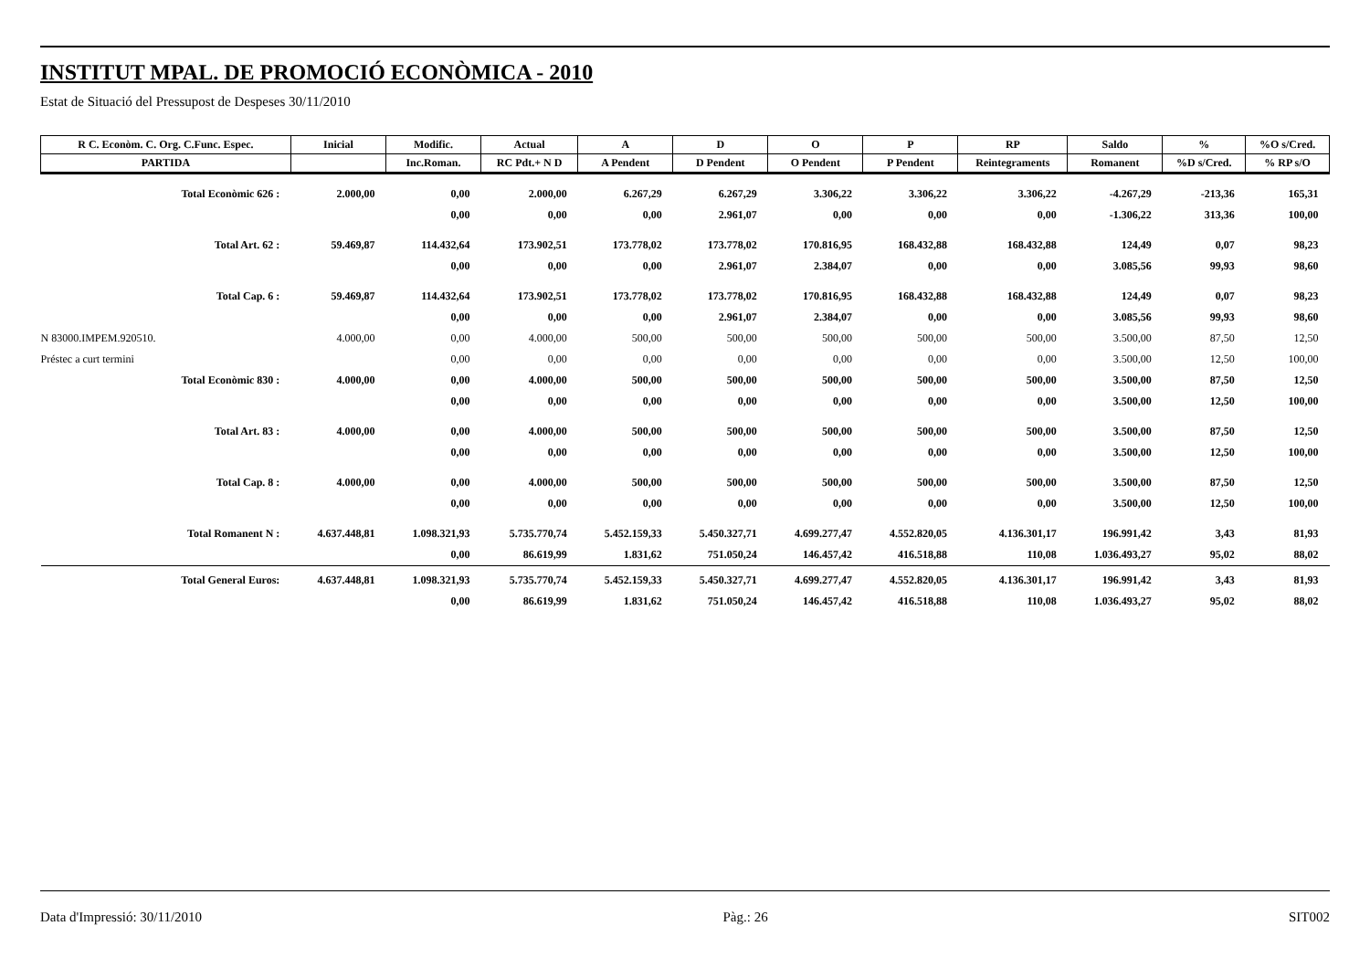INSTITUT MPAL. DE PROMOCIÓ ECONÒMICA - 2010
Estat de Situació del Pressupost de Despeses 30/11/2010
| R C. Econòm. C. Org. C.Func. Espec. | Inicial | Modific. | Actual | A | D | O | P | RP | Saldo | % | %O s/Cred. |
| --- | --- | --- | --- | --- | --- | --- | --- | --- | --- | --- | --- |
| PARTIDA | | Inc.Roman. | RC Pdt.+ N D | A Pendent | D Pendent | O Pendent | P Pendent | Reintegraments | Romanent | %D s/Cred. | % RP s/O |
| Total Econòmic 626 : | 2.000,00 | 0,00 | 2.000,00 | 6.267,29 | 6.267,29 | 3.306,22 | 3.306,22 | 3.306,22 | -4.267,29 | -213,36 | 165,31 |
| | | 0,00 | 0,00 | 0,00 | 2.961,07 | 0,00 | 0,00 | 0,00 | -1.306,22 | 313,36 | 100,00 |
| Total Art. 62 : | 59.469,87 | 114.432,64 | 173.902,51 | 173.778,02 | 173.778,02 | 170.816,95 | 168.432,88 | 168.432,88 | 124,49 | 0,07 | 98,23 |
| | | 0,00 | 0,00 | 0,00 | 2.961,07 | 2.384,07 | 0,00 | 0,00 | 3.085,56 | 99,93 | 98,60 |
| Total Cap. 6 : | 59.469,87 | 114.432,64 | 173.902,51 | 173.778,02 | 173.778,02 | 170.816,95 | 168.432,88 | 168.432,88 | 124,49 | 0,07 | 98,23 |
| | | 0,00 | 0,00 | 0,00 | 2.961,07 | 2.384,07 | 0,00 | 0,00 | 3.085,56 | 99,93 | 98,60 |
| N 83000.IMPEM.920510. | 4.000,00 | 0,00 | 4.000,00 | 500,00 | 500,00 | 500,00 | 500,00 | 500,00 | 3.500,00 | 87,50 | 12,50 |
| Préstec a curt termini | | 0,00 | 0,00 | 0,00 | 0,00 | 0,00 | 0,00 | 0,00 | 3.500,00 | 12,50 | 100,00 |
| Total Econòmic 830 : | 4.000,00 | 0,00 | 4.000,00 | 500,00 | 500,00 | 500,00 | 500,00 | 500,00 | 3.500,00 | 87,50 | 12,50 |
| | | 0,00 | 0,00 | 0,00 | 0,00 | 0,00 | 0,00 | 0,00 | 3.500,00 | 12,50 | 100,00 |
| Total Art. 83 : | 4.000,00 | 0,00 | 4.000,00 | 500,00 | 500,00 | 500,00 | 500,00 | 500,00 | 3.500,00 | 87,50 | 12,50 |
| | | 0,00 | 0,00 | 0,00 | 0,00 | 0,00 | 0,00 | 0,00 | 3.500,00 | 12,50 | 100,00 |
| Total Cap. 8 : | 4.000,00 | 0,00 | 4.000,00 | 500,00 | 500,00 | 500,00 | 500,00 | 500,00 | 3.500,00 | 87,50 | 12,50 |
| | | 0,00 | 0,00 | 0,00 | 0,00 | 0,00 | 0,00 | 0,00 | 3.500,00 | 12,50 | 100,00 |
| Total Romanent N : | 4.637.448,81 | 1.098.321,93 | 5.735.770,74 | 5.452.159,33 | 5.450.327,71 | 4.699.277,47 | 4.552.820,05 | 4.136.301,17 | 196.991,42 | 3,43 | 81,93 |
| | | 0,00 | 86.619,99 | 1.831,62 | 751.050,24 | 146.457,42 | 416.518,88 | 110,08 | 1.036.493,27 | 95,02 | 88,02 |
| Total General Euros: | 4.637.448,81 | 1.098.321,93 | 5.735.770,74 | 5.452.159,33 | 5.450.327,71 | 4.699.277,47 | 4.552.820,05 | 4.136.301,17 | 196.991,42 | 3,43 | 81,93 |
| | | 0,00 | 86.619,99 | 1.831,62 | 751.050,24 | 146.457,42 | 416.518,88 | 110,08 | 1.036.493,27 | 95,02 | 88,02 |
Data d'Impressió: 30/11/2010 Pàg.: 26 SIT002